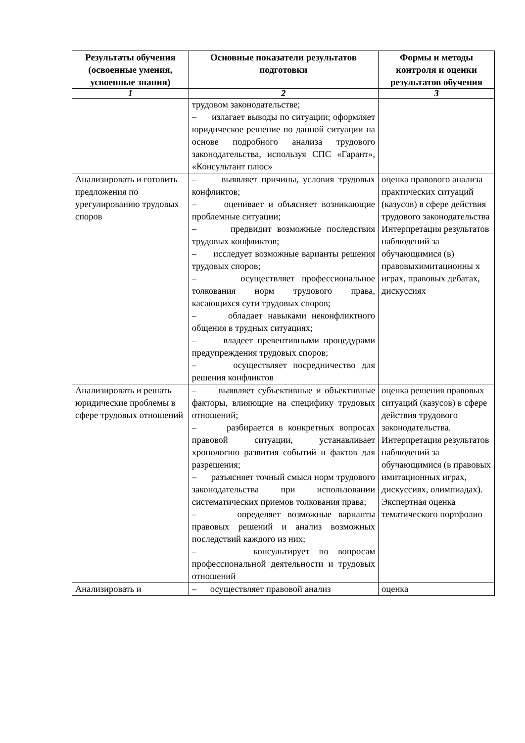| Результаты обучения (освоенные умения, усвоенные знания) | Основные показатели результатов подготовки | Формы и методы контроля и оценки результатов обучения |
| --- | --- | --- |
| 1 | 2 | 3 |
| | трудовом законодательстве; – излагает выводы по ситуации; оформляет юридическое решение по данной ситуации на основе подробного анализа трудового законодательства, используя СПС «Гарант», «Консультант плюс» | |
| Анализировать и готовить предложения по урегулированию трудовых споров | – выявляет причины, условия трудовых конфликтов; – оценивает и объясняет возникающие проблемные ситуации; – предвидит возможные последствия трудовых конфликтов; – исследует возможные варианты решения трудовых споров; – осуществляет профессиональное толкования норм трудового права, касающихся сути трудовых споров; – обладает навыками неконфликтного общения в трудных ситуациях; – владеет превентивными процедурами предупреждения трудовых споров; – осуществляет посредничество для решения конфликтов | оценка правового анализа практических ситуаций (казусов) в сфере действия трудового законодательства Интерпретация результатов наблюдений за обучающимися (в) правовыхимитационны х играх, правовых дебатах, дискуссиях |
| Анализировать и решать юридические проблемы в сфере трудовых отношений | – выявляет субъективные и объективные факторы, влияющие на специфику трудовых отношений; – разбирается в конкретных вопросах правовой ситуации, устанавливает хронологию развития событий и фактов для разрешения; – разъясняет точный смысл норм трудового законодательства при использовании систематических приемов толкования права; – определяет возможные варианты правовых решений и анализ возможных последствий каждого из них; – консультирует по вопросам профессиональной деятельности и трудовых отношений | оценка решения правовых ситуаций (казусов) в сфере действия трудового законодательства. Интерпретация результатов наблюдений за обучающимися (в правовых имитационных играх, дискуссиях, олимпиадах). Экспертная оценка тематического портфолио |
| Анализировать и | – осуществляет правовой анализ | оценка |